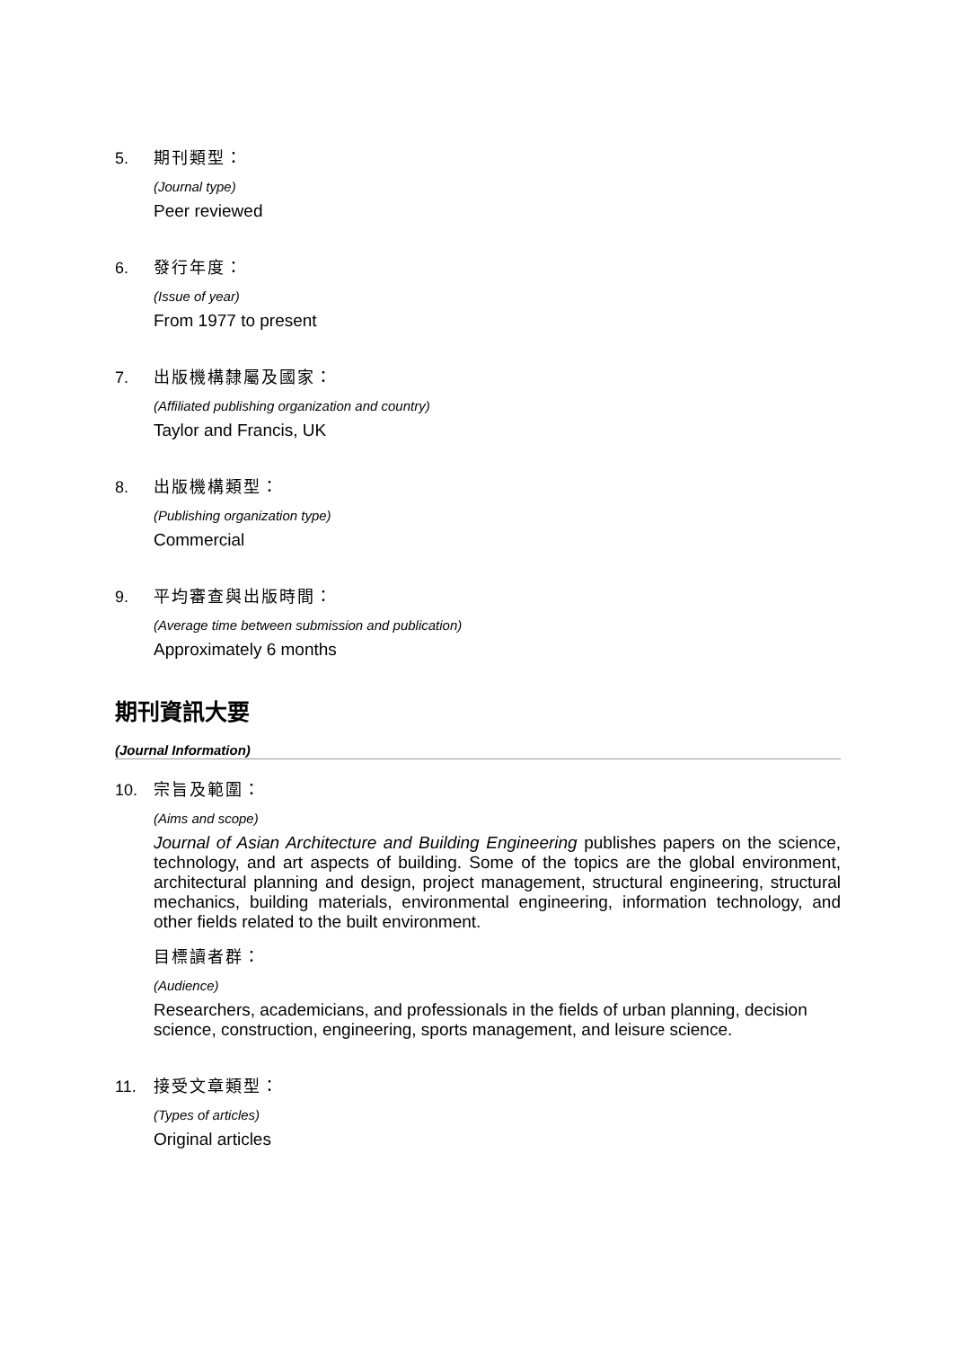5. 期刊類型：
(Journal type)
Peer reviewed
6. 發行年度：
(Issue of year)
From 1977 to present
7. 出版機構隸屬及國家：
(Affiliated publishing organization and country)
Taylor and Francis, UK
8. 出版機構類型：
(Publishing organization type)
Commercial
9. 平均審查與出版時間：
(Average time between submission and publication)
Approximately 6 months
期刊資訊大要
(Journal Information)
10. 宗旨及範圍：
(Aims and scope)
Journal of Asian Architecture and Building Engineering publishes papers on the science, technology, and art aspects of building. Some of the topics are the global environment, architectural planning and design, project management, structural engineering, structural mechanics, building materials, environmental engineering, information technology, and other fields related to the built environment.
目標讀者群：
(Audience)
Researchers, academicians, and professionals in the fields of urban planning, decision science, construction, engineering, sports management, and leisure science.
11. 接受文章類型：
(Types of articles)
Original articles